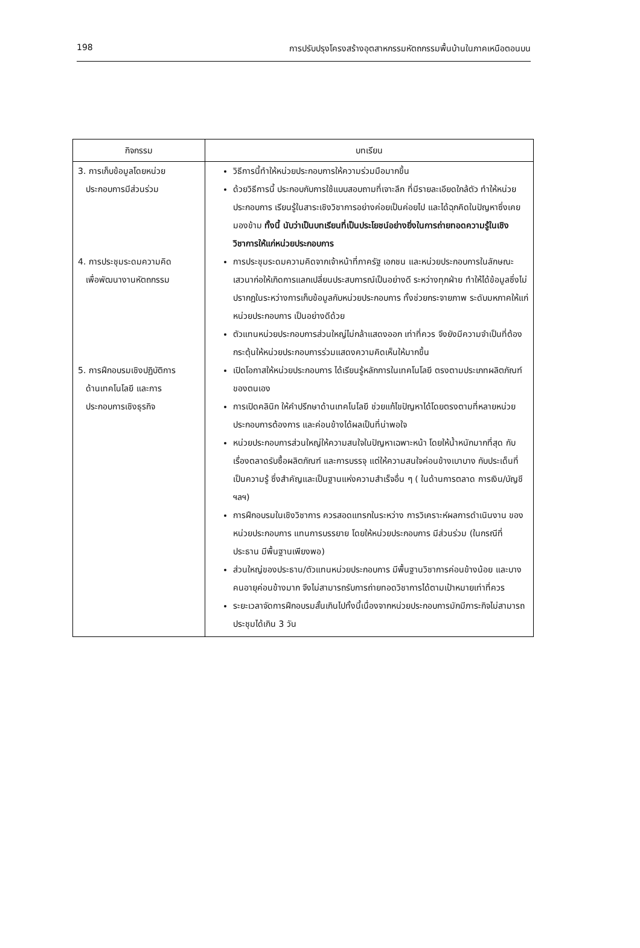198 การปรับปรุงโครงสร้างอุตสาหกรรมหัตถกรรมพื้นบ้านในภาคเหนือตอนบน
| กิจกรรม | บทเรียน |
| --- | --- |
| 3. การเก็บข้อมูลโดยหน่วย ประกอบการมีส่วนร่วม | วิธีการนี้ทำให้หน่วยประกอบการให้ความร่วมมือมากขึ้น ด้วยวิธีการนี้ ประกอบกับการใช้แบบสอบถามที่เจาะลึก ที่มีรายละเอียดใกล้ตัว ทำให้หน่วยประกอบการ เรียนรู้ในสาระเชิงวิชาการอย่างค่อยเป็นค่อยไป และได้ฉุกคิดในปัญหาซึ่งเคยมองข้าม ทั้งนี้ นับว่าเป็นบทเรียนที่เป็นประโยชน์อย่างยิ่งในการถ่ายทอดความรู้ในเชิงวิชาการให้แก่หน่วยประกอบการ |
| 4. การประชุมระดมความคิด เพื่อพัฒนางานหัตถกรรม | การประชุมระดมความคิดจากเจ้าหน้าที่ภาครัฐ เอกชน และหน่วยประกอบการในลักษณะเสวนาก่อให้เกิดการแลกเปลี่ยนประสบการณ์เป็นอย่างดี ระหว่างทุกฝ่าย ทำให้ได้ข้อมูลซึ่งไม่ปรากฏในระหว่างการเก็บข้อมูลกับหน่วยประกอบการ ทั้งช่วยกระจายภาพ ระดับมหภาคให้แก่หน่วยประกอบการ เป็นอย่างดีด้วย ตัวแทนหน่วยประกอบการส่วนใหญ่ไม่กล้าแสดงออก เท่าที่ควร จึงยังมีความจำเป็นที่ต้องกระตุ้นให้หน่วยประกอบการร่วมแสดงความคิดเห็นให้มากขึ้น |
| 5. การฝึกอบรมเชิงปฏิบัติการ ด้านเทคโนโลยี และการ ประกอบการเชิงธุรกิจ | เปิดโอกาสให้หน่วยประกอบการ ได้เรียนรู้หลักการในเทคโนโลยี ตรงตามประเภทผลิตภัณฑ์ ของตนเอง การเปิดคลินิก ให้คำปรึกษาด้านเทคโนโลยี ช่วยแก้ไขปัญหาได้โดยตรงตามที่หลายหน่วยประกอบการต้องการ และค่อนข้างได้ผลเป็นที่น่าพอใจ หน่วยประกอบการส่วนใหญ่ให้ความสนใจในปัญหาเฉพาะหน้า โดยให้น้ำหนักมากที่สุด กับเรื่องตลาดรับซื้อผลิตภัณฑ์ และการบรรจุ แต่ให้ความสนใจค่อนข้างเบาบาง กับประเด็นที่เป็นความรู้ ซึ่งสำคัญและเป็นฐานแห่งความสำเร็จอื่น ๆ ( ในด้านการตลาด การเงิน/บัญชี ฯลฯ) การฝึกอบรมในเชิงวิชาการ ควรสอดแทรกในระหว่าง การวิเคราะห์ผลการดำเนินงาน ของหน่วยประกอบการ แทนการบรรยาย โดยให้หน่วยประกอบการ มีส่วนร่วม (ในกรณีที่ประธาน มีพื้นฐานเพียงพอ) ส่วนใหญ่ของประธาน/ตัวแทนหน่วยประกอบการ มีพื้นฐานวิชาการค่อนข้างน้อย และบางคนอายุค่อนข้างมาก จึงไม่สามารถรับการถ่ายทอดวิชาการได้ตามเป้าหมายเท่าที่ควร ระยะเวลาจัดการฝึกอบรมสั้นเกินไปทั้งนี้เนื่องจากหน่วยประกอบการมักมีภาระกิจไม่สามารถประชุมได้เกิน 3 วัน |